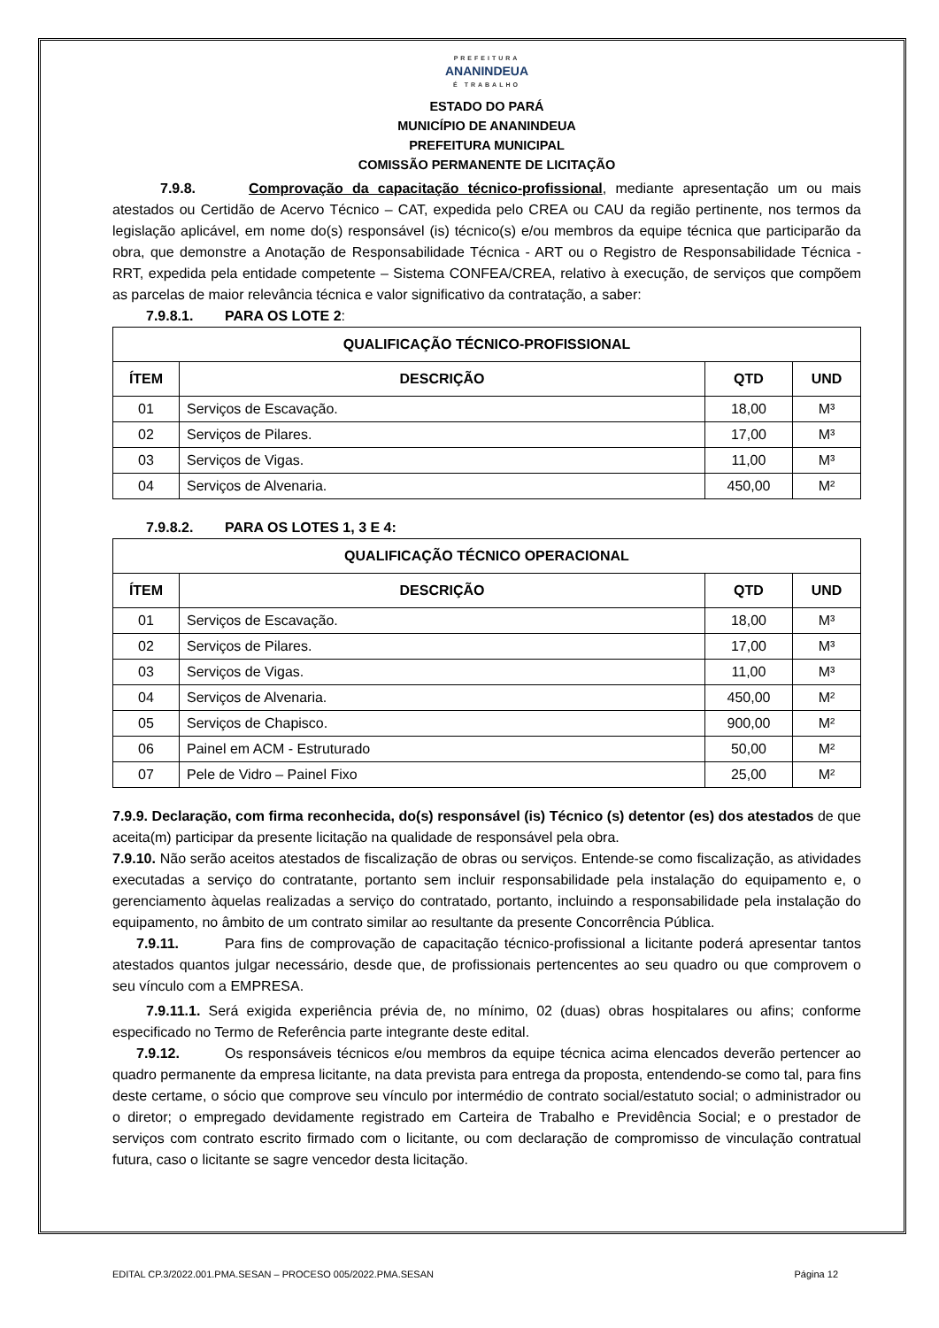PREFEITURA
ANANINDEUA
É TRABALHO
ESTADO DO PARÁ
MUNICÍPIO DE ANANINDEUA
PREFEITURA MUNICIPAL
COMISSÃO PERMANENTE DE LICITAÇÃO
7.9.8. Comprovação da capacitação técnico-profissional, mediante apresentação um ou mais atestados ou Certidão de Acervo Técnico – CAT, expedida pelo CREA ou CAU da região pertinente, nos termos da legislação aplicável, em nome do(s) responsável (is) técnico(s) e/ou membros da equipe técnica que participarão da obra, que demonstre a Anotação de Responsabilidade Técnica - ART ou o Registro de Responsabilidade Técnica - RRT, expedida pela entidade competente – Sistema CONFEA/CREA, relativo à execução, de serviços que compõem as parcelas de maior relevância técnica e valor significativo da contratação, a saber:
7.9.8.1. PARA OS LOTE 2:
| QUALIFICAÇÃO TÉCNICO-PROFISSIONAL | | | |
| --- | --- | --- | --- |
| ÍTEM | DESCRIÇÃO | QTD | UND |
| 01 | Serviços de Escavação. | 18,00 | M³ |
| 02 | Serviços de Pilares. | 17,00 | M³ |
| 03 | Serviços de Vigas. | 11,00 | M³ |
| 04 | Serviços de Alvenaria. | 450,00 | M² |
7.9.8.2. PARA OS LOTES 1, 3 E 4:
| QUALIFICAÇÃO TÉCNICO OPERACIONAL | | | |
| --- | --- | --- | --- |
| ÍTEM | DESCRIÇÃO | QTD | UND |
| 01 | Serviços de Escavação. | 18,00 | M³ |
| 02 | Serviços de Pilares. | 17,00 | M³ |
| 03 | Serviços de Vigas. | 11,00 | M³ |
| 04 | Serviços de Alvenaria. | 450,00 | M² |
| 05 | Serviços de Chapisco. | 900,00 | M² |
| 06 | Painel em ACM - Estruturado | 50,00 | M² |
| 07 | Pele de Vidro – Painel Fixo | 25,00 | M² |
7.9.9. Declaração, com firma reconhecida, do(s) responsável (is) Técnico (s) detentor (es) dos atestados de que aceita(m) participar da presente licitação na qualidade de responsável pela obra.
7.9.10. Não serão aceitos atestados de fiscalização de obras ou serviços. Entende-se como fiscalização, as atividades executadas a serviço do contratante, portanto sem incluir responsabilidade pela instalação do equipamento e, o gerenciamento àquelas realizadas a serviço do contratado, portanto, incluindo a responsabilidade pela instalação do equipamento, no âmbito de um contrato similar ao resultante da presente Concorrência Pública.
7.9.11. Para fins de comprovação de capacitação técnico-profissional a licitante poderá apresentar tantos atestados quantos julgar necessário, desde que, de profissionais pertencentes ao seu quadro ou que comprovem o seu vínculo com a EMPRESA.
7.9.11.1. Será exigida experiência prévia de, no mínimo, 02 (duas) obras hospitalares ou afins; conforme especificado no Termo de Referência parte integrante deste edital.
7.9.12. Os responsáveis técnicos e/ou membros da equipe técnica acima elencados deverão pertencer ao quadro permanente da empresa licitante, na data prevista para entrega da proposta, entendendo-se como tal, para fins deste certame, o sócio que comprove seu vínculo por intermédio de contrato social/estatuto social; o administrador ou o diretor; o empregado devidamente registrado em Carteira de Trabalho e Previdência Social; e o prestador de serviços com contrato escrito firmado com o licitante, ou com declaração de compromisso de vinculação contratual futura, caso o licitante se sagre vencedor desta licitação.
EDITAL CP.3/2022.001.PMA.SESAN – PROCESO 005/2022.PMA.SESAN Página 12